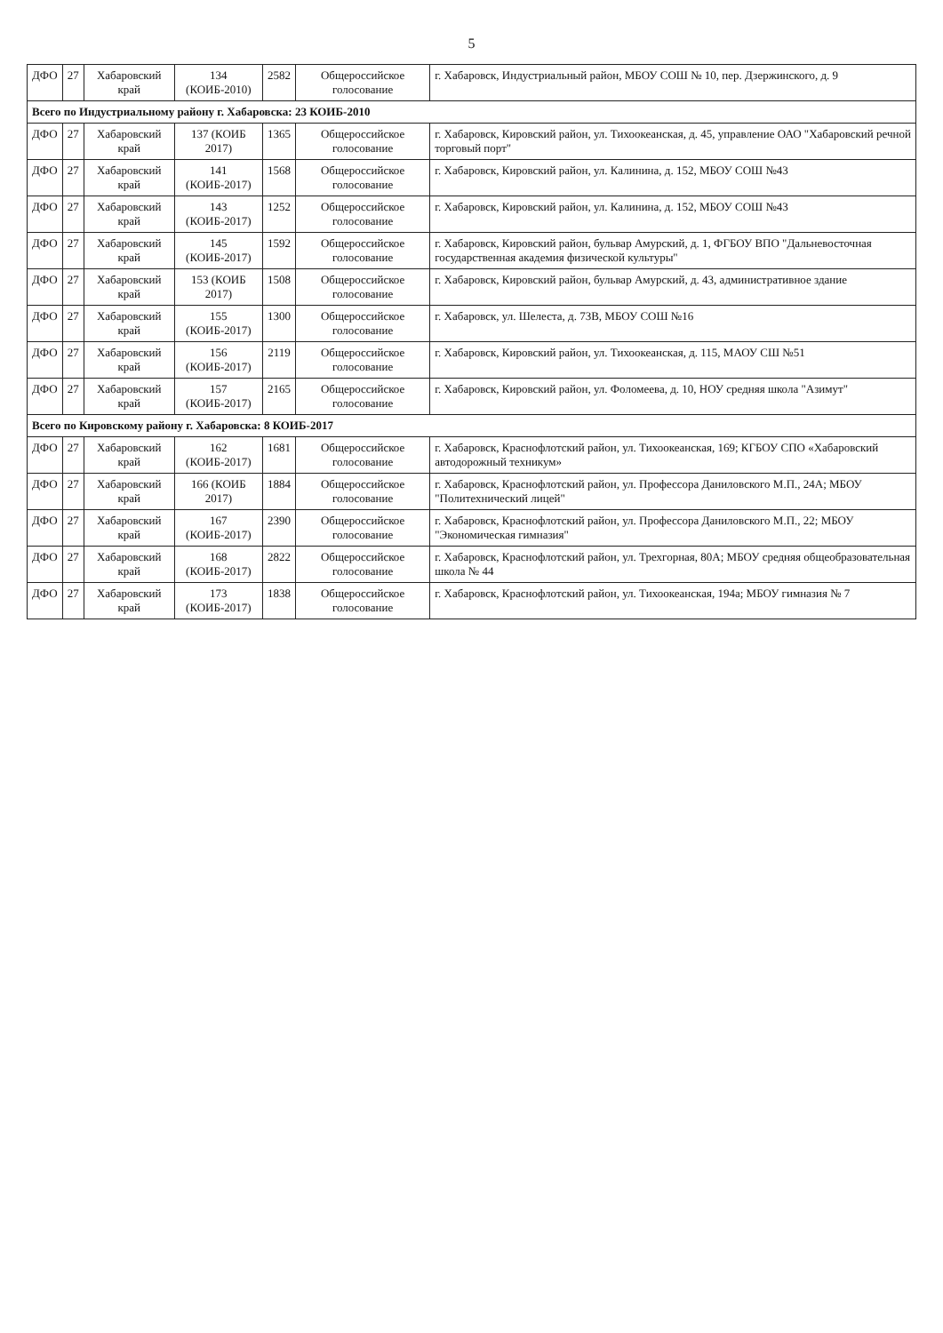5
| ДФО | 27 | Хабаровский край | 134 (КОИБ-2010) | 2582 | Общероссийское голосование | г. Хабаровск, Индустриальный район, МБОУ СОШ № 10, пер. Дзержинского, д. 9 |
| Всего по Индустриальному району г. Хабаровска: 23 КОИБ-2010 | | | | | | |
| ДФО | 27 | Хабаровский край | 137 (КОИБ 2017) | 1365 | Общероссийское голосование | г. Хабаровск, Кировский район, ул. Тихоокеанская, д. 45, управление ОАО "Хабаровский речной торговый порт" |
| ДФО | 27 | Хабаровский край | 141 (КОИБ-2017) | 1568 | Общероссийское голосование | г. Хабаровск, Кировский район, ул. Калинина, д. 152, МБОУ СОШ №43 |
| ДФО | 27 | Хабаровский край | 143 (КОИБ-2017) | 1252 | Общероссийское голосование | г. Хабаровск, Кировский район, ул. Калинина, д. 152, МБОУ СОШ №43 |
| ДФО | 27 | Хабаровский край | 145 (КОИБ-2017) | 1592 | Общероссийское голосование | г. Хабаровск, Кировский район, бульвар Амурский, д. 1, ФГБОУ ВПО "Дальневосточная государственная академия физической культуры" |
| ДФО | 27 | Хабаровский край | 153 (КОИБ 2017) | 1508 | Общероссийское голосование | г. Хабаровск, Кировский район, бульвар Амурский, д. 43, административное здание |
| ДФО | 27 | Хабаровский край | 155 (КОИБ-2017) | 1300 | Общероссийское голосование | г. Хабаровск, ул. Шелеста, д. 73В, МБОУ СОШ №16 |
| ДФО | 27 | Хабаровский край | 156 (КОИБ-2017) | 2119 | Общероссийское голосование | г. Хабаровск, Кировский район, ул. Тихоокеанская, д. 115, МАОУ СШ №51 |
| ДФО | 27 | Хабаровский край | 157 (КОИБ-2017) | 2165 | Общероссийское голосование | г. Хабаровск, Кировский район, ул. Фоломеева, д. 10, НОУ средняя школа "Азимут" |
| Всего по Кировскому району г. Хабаровска: 8 КОИБ-2017 | | | | | | |
| ДФО | 27 | Хабаровский край | 162 (КОИБ-2017) | 1681 | Общероссийское голосование | г. Хабаровск, Краснофлотский район, ул. Тихоокеанская, 169; КГБОУ СПО «Хабаровский автодорожный техникум» |
| ДФО | 27 | Хабаровский край | 166 (КОИБ 2017) | 1884 | Общероссийское голосование | г. Хабаровск, Краснофлотский район, ул. Профессора Даниловского М.П., 24А; МБОУ "Политехнический лицей" |
| ДФО | 27 | Хабаровский край | 167 (КОИБ-2017) | 2390 | Общероссийское голосование | г. Хабаровск, Краснофлотский район, ул. Профессора Даниловского М.П., 22; МБОУ "Экономическая гимназия" |
| ДФО | 27 | Хабаровский край | 168 (КОИБ-2017) | 2822 | Общероссийское голосование | г. Хабаровск, Краснофлотский район, ул. Трехгорная, 80А; МБОУ средняя общеобразовательная школа № 44 |
| ДФО | 27 | Хабаровский край | 173 (КОИБ-2017) | 1838 | Общероссийское голосование | г. Хабаровск, Краснофлотский район, ул. Тихоокеанская, 194а; МБОУ гимназия № 7 |